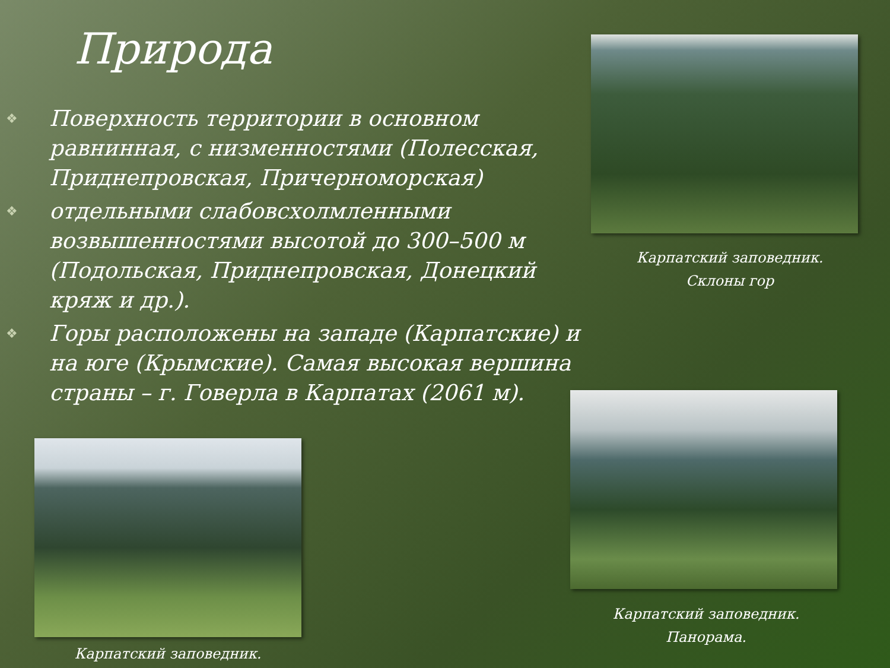Природа
❖ Поверхность территории в основном равнинная, с низменностями (Полесская, Приднепровская, Причерноморская)
❖ отдельными слабовсхолмленными возвышенностями высотой до 300–500 м (Подольская, Приднепровская, Донецкий кряж и др.).
❖ Горы расположены на западе (Карпатские) и на юге (Крымские). Самая высокая вершина страны – г. Говерла в Карпатах (2061 м).
Карпатский заповедник. Склоны гор
Карпатский заповедник. Панорама.
Карпатский заповедник.